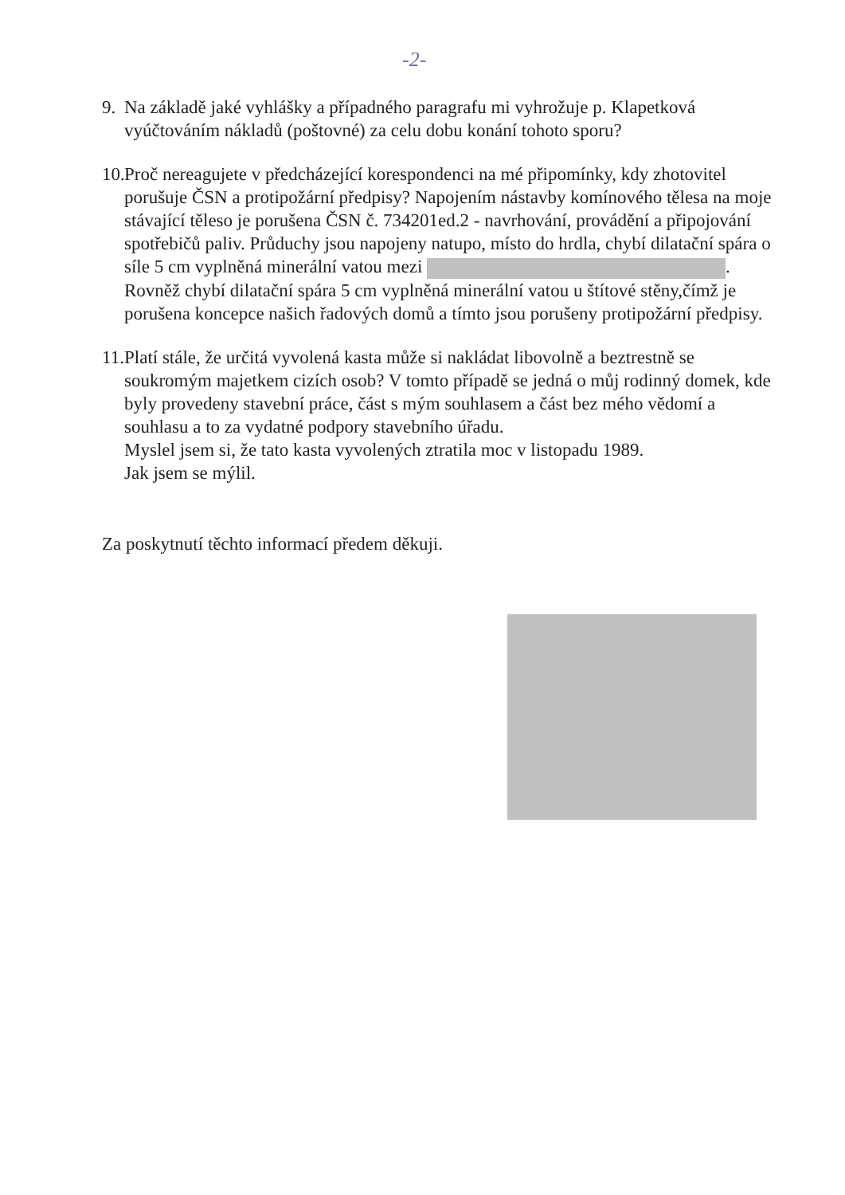-2-
9. Na základě jaké vyhlášky a případného paragrafu mi vyhrožuje p. Klapetková vyúčtováním nákladů (poštovné) za celu dobu konání tohoto sporu?
10.
Proč nereagujete v předcházející korespondenci na mé připomínky, kdy zhotovitel porušuje ČSN a protipožární předpisy? Napojením nástavby komínového tělesa na moje stávající těleso je porušena ČSN č. 734201ed.2 - navrhování, provádění a připojování spotřebičů paliv. Průduchy jsou napojeny natupo, místo do hrdla, chybí dilatační spára o síle 5 cm vyplněná minerální vatou mezi . Rovněž chybí dilatační spára 5 cm vyplněná minerální vatou u štítové stěny,čímž je porušena koncepce našich řadových domů a tímto jsou porušeny protipožární předpisy.
11.
Platí stále, že určitá vyvolená kasta může si nakládat libovolně a beztrestně se soukromým majetkem cizích osob? V tomto případě se jedná o můj rodinný domek, kde byly provedeny stavební práce, část s mým souhlasem a část bez mého vědomí a souhlasu a to za vydatné podpory stavebního úřadu.
Myslel jsem si, že tato kasta vyvolených ztratila moc v listopadu 1989.
Jak jsem se mýlil.
Za poskytnutí těchto informací předem děkuji.